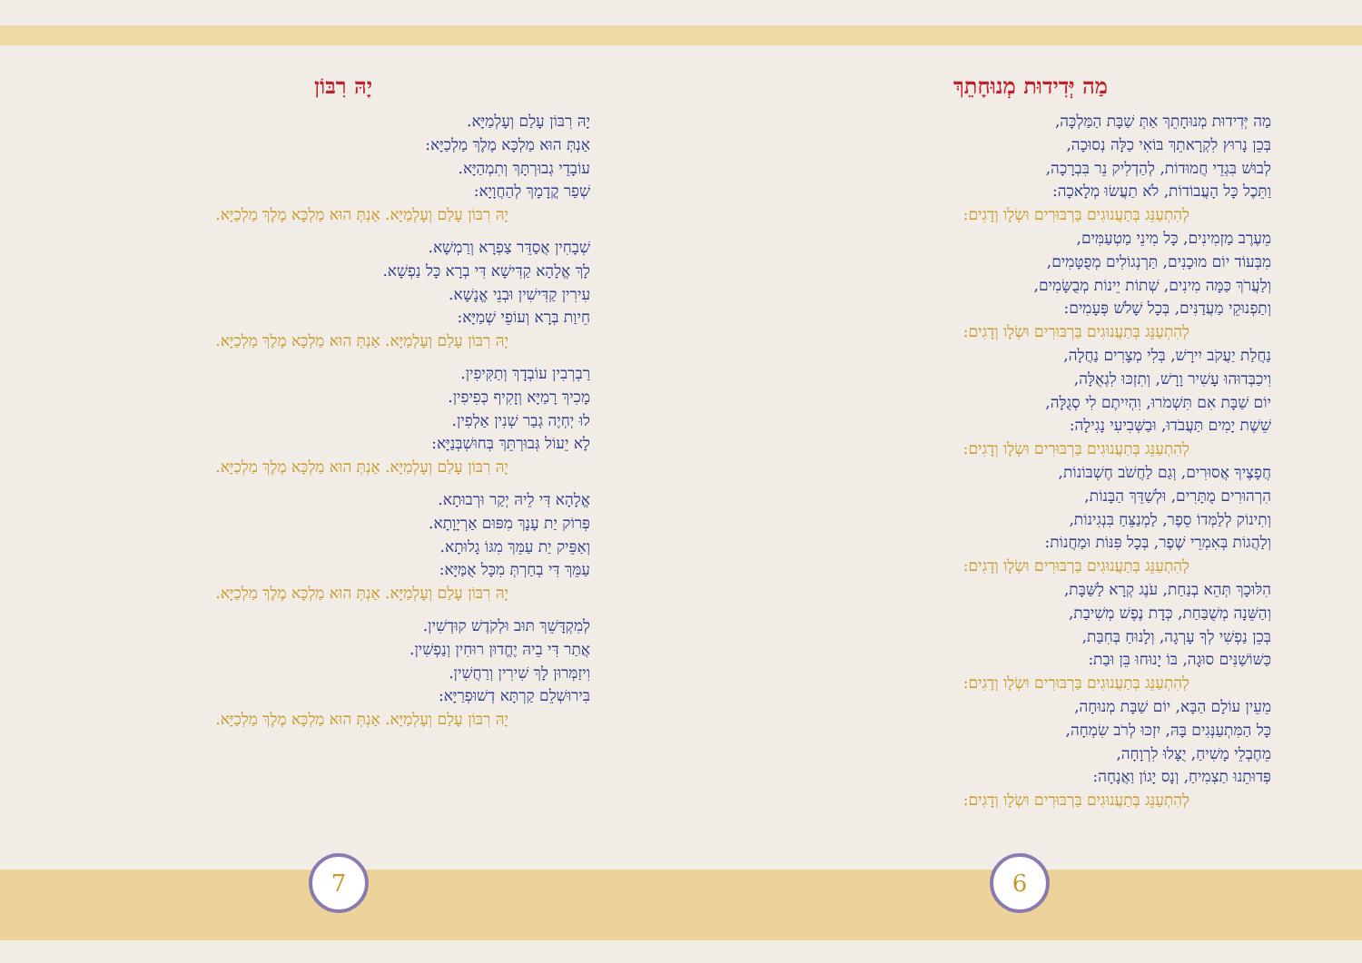מַה יְּדִידוּת מְנוּחָתֵךְ
מַה יְּדִידוּת מְנוּחָתֵךְ אַתְּ שַׁבָּת הַמַּלְכָּה,
בְּכֵן נָרוּץ לִקְרָאתֵךְ בּוֹאִי כַלָּה נְסוּכָה,
לְבוּשׁ בִּגְדֵי חֲמוּדוֹת, לְהַדְלִיק נֵר בִּבְרָכָה,
וַתֵּכֶל כָּל הָעֲבוֹדוֹת, לֹא תַעֲשׂוּ מְלָאכָה:
לְהִתְעַנֵּג בְּתַעֲנוּגִים בַּרְבּוּרִים וּשְׂלָו וְדָגִים:
מֵעֶרֶב מַזְמִינִים, כָּל מִינֵי מַטְעַמִּים,
מִבְּעוֹד יוֹם מוּכָנִים, תַּרְנְגוֹלִים מְפֻטָּמִים,
וְלַעֲרֹךְ כַּמָּה מִינִים, שְׁתוֹת יֵינוֹת מְבֻשָּׂמִים,
וְתַפְנוּקֵי מַעֲדַנִּים, בְּכָל שָׁלֹשׁ פְּעָמִים:
לְהִתְעַנֵּג בְּתַעֲנוּגִים בַּרְבּוּרִים וּשְׂלָו וְדָגִים:
נַחֲלַת יַעֲקֹב יִירָשׁ, בְּלִי מְצָרִים נַחֲלָה,
וִיכַבְּדוּהוּ עָשִׁיר וָרָשׁ, וְתִזְכּוּ לִגְאֻלָּה,
יוֹם שַׁבָּת אִם תִּשְׁמֹרוּ, וִהְיִיתֶם לִי סְגֻלָּה,
שֵׁשֶׁת יָמִים תַּעֲבֹדוּ, וּבַשְּׁבִיעִי נָגִילָה:
לְהִתְעַנֵּג בְּתַעֲנוּגִים בַּרְבּוּרִים וּשְׂלָו וְדָגִים:
חֲפָצֶיךָ אֲסוּרִים, וְגַם לַחֲשֹׁב חֶשְׁבּוֹנוֹת,
הִרְהוּרִים מֻתָּרִים, וּלְשַׁדֵּךְ הַבָּנוֹת,
וְתִינוֹק לְלַמְּדוֹ סֵפֶר, לַמְנַצֵּחַ בִּנְגִינוֹת,
וְלַהֲגוֹת בְּאִמְרֵי שֶׁפֶר, בְּכָל פִּנּוֹת וּמַחֲנוֹת:
לְהִתְעַנֵּג בְּתַעֲנוּגִים בַּרְבּוּרִים וּשְׂלָו וְדָגִים:
הִלּוּכָךְ תְּהֵא בְנַחַת, עֹנֶג קְרָא לַשַּׁבָּת,
וְהַשֵּׁנָה מְשֻׁבַּחַת, כְּדָת נֶפֶשׁ מְשִׁיבַת,
בְּכֵן נַפְשִׁי לְךָ עָרְגָה, וְלָנוּחַ בְּחִבַּת,
כַּשּׁוֹשַׁנִּים סוּגָה, בּוֹ יָנוּחוּ בֵּן וּבַת:
לְהִתְעַנֵּג בְּתַעֲנוּגִים בַּרְבּוּרִים וּשְׂלָו וְדָגִים:
מֵעֵין עוֹלָם הַבָּא, יוֹם שַׁבָּת מְנוּחָה,
כָּל הַמִּתְעַנְּגִים בָּהּ, יִזְכּוּ לְרֹב שִׂמְחָה,
מֵחֶבְלֵי מָשִׁיחַ, יֻצָּלוּ לִרְוָחָה,
פְּדוּתֵנוּ תַצְמִיחַ, וְנָס יָגוֹן וַאֲנָחָה:
לְהִתְעַנֵּג בְּתַעֲנוּגִים בַּרְבּוּרִים וּשְׂלָו וְדָגִים:
יָהּ רִבּוֹן
יָהּ רִבּוֹן עָלַם וְעָלְמַיָּא.
אַנְתְּ הוּא מַלְכָּא מֶלֶךְ מַלְכַיָּא:
עוֹבָדֵי גְבוּרְתָּךְ וְתִמְהַיָּא.
שְׁפַר קֳדָמָךְ לְהַחֲוָיָא:
יָהּ רִבּוֹן עָלַם וְעָלְמַיָּא. אַנְתְּ הוּא מַלְכָּא מֶלֶךְ מַלְכַיָּא.
שְׁבָחִין אֲסַדֵּר צַפְרָא וְרַמְשָׁא.
לָךְ אֱלָהָא קַדִּישָׁא דִּי בְרָא כָּל נַפְשָׁא.
עִירִין קַדִּישִׁין וּבְנֵי אֱנָשָׁא.
חֵיוַת בְּרָא וְעוֹפֵי שְׁמַיָּא:
יָהּ רִבּוֹן עָלַם וְעָלְמַיָּא. אַנְתְּ הוּא מַלְכָּא מֶלֶךְ מַלְכַיָּא.
רַבְרְבִין עוֹבְדָךְ וְתַקִּיפִין.
מָכִיךְ רָמַיָּא וְזָקִיף כְּפִיפִין.
לוּ יְחְיֶה גְבַר שְׁנִין אַלְפִין.
לָא יֵעוֹל גְּבוּרְתֵּךְ בְּחוּשְׁבְּנַיָּא:
יָהּ רִבּוֹן עָלַם וְעָלְמַיָּא. אַנְתְּ הוּא מַלְכָּא מֶלֶךְ מַלְכַיָּא.
אֱלָהָא דִּי לֵיהּ יְקַר וּרְבוּתָא.
פְּרוֹק יַת עָנָךְ מִפּוּם אַרְיָוָתָא.
וְאַפֵּיק יַת עַמֵּךְ מִגּוֹ גָלוּתָא.
עַמֵּךְ דִּי בְחַרְתְּ מִכָּל אֻמַּיָּא:
יָהּ רִבּוֹן עָלַם וְעָלְמַיָּא. אַנְתְּ הוּא מַלְכָּא מֶלֶךְ מַלְכַיָּא.
לְמִקְדָּשֵׁךְ תּוּב וּלְקֹדֶשׁ קוּדְשִׁין.
אֲתַר דִּי בֵיהּ יֶחֱדוּן רוּחִין וְנַפְשִׁין.
וִיזַמְּרוּן לָךְ שִׁירִין וְרַחֲשִׁין.
בִּירוּשְׁלֵם קַרְתָּא דְשׁוּפְרַיָּא:
יָהּ רִבּוֹן עָלַם וְעָלְמַיָּא. אַנְתְּ הוּא מַלְכָּא מֶלֶךְ מַלְכַיָּא.
7 6